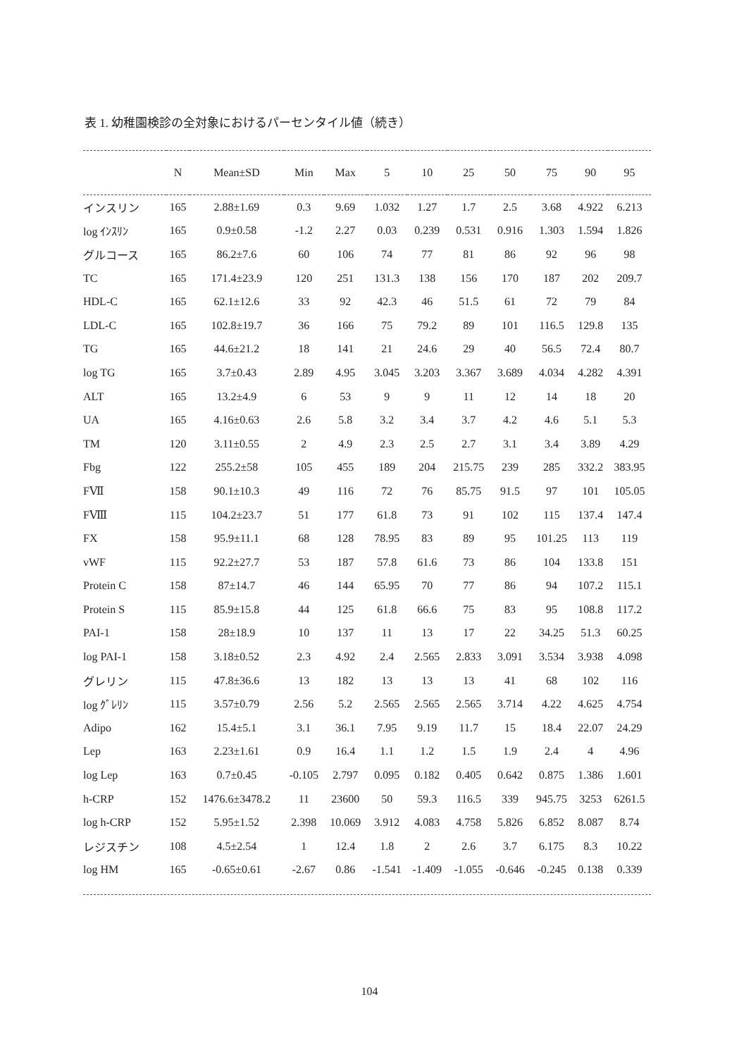表 1. 幼稚園検診の全対象におけるパーセンタイル値（続き）
| | N | Mean±SD | Min | Max | 5 | 10 | 25 | 50 | 75 | 90 | 95 |
| --- | --- | --- | --- | --- | --- | --- | --- | --- | --- | --- | --- |
| インスリン | 165 | 2.88±1.69 | 0.3 | 9.69 | 1.032 | 1.27 | 1.7 | 2.5 | 3.68 | 4.922 | 6.213 |
| log ｲﾝｽﾘﾝ | 165 | 0.9±0.58 | -1.2 | 2.27 | 0.03 | 0.239 | 0.531 | 0.916 | 1.303 | 1.594 | 1.826 |
| グルコース | 165 | 86.2±7.6 | 60 | 106 | 74 | 77 | 81 | 86 | 92 | 96 | 98 |
| TC | 165 | 171.4±23.9 | 120 | 251 | 131.3 | 138 | 156 | 170 | 187 | 202 | 209.7 |
| HDL-C | 165 | 62.1±12.6 | 33 | 92 | 42.3 | 46 | 51.5 | 61 | 72 | 79 | 84 |
| LDL-C | 165 | 102.8±19.7 | 36 | 166 | 75 | 79.2 | 89 | 101 | 116.5 | 129.8 | 135 |
| TG | 165 | 44.6±21.2 | 18 | 141 | 21 | 24.6 | 29 | 40 | 56.5 | 72.4 | 80.7 |
| log TG | 165 | 3.7±0.43 | 2.89 | 4.95 | 3.045 | 3.203 | 3.367 | 3.689 | 4.034 | 4.282 | 4.391 |
| ALT | 165 | 13.2±4.9 | 6 | 53 | 9 | 9 | 11 | 12 | 14 | 18 | 20 |
| UA | 165 | 4.16±0.63 | 2.6 | 5.8 | 3.2 | 3.4 | 3.7 | 4.2 | 4.6 | 5.1 | 5.3 |
| TM | 120 | 3.11±0.55 | 2 | 4.9 | 2.3 | 2.5 | 2.7 | 3.1 | 3.4 | 3.89 | 4.29 |
| Fbg | 122 | 255.2±58 | 105 | 455 | 189 | 204 | 215.75 | 239 | 285 | 332.2 | 383.95 |
| FⅦ | 158 | 90.1±10.3 | 49 | 116 | 72 | 76 | 85.75 | 91.5 | 97 | 101 | 105.05 |
| FⅧ | 115 | 104.2±23.7 | 51 | 177 | 61.8 | 73 | 91 | 102 | 115 | 137.4 | 147.4 |
| FX | 158 | 95.9±11.1 | 68 | 128 | 78.95 | 83 | 89 | 95 | 101.25 | 113 | 119 |
| vWF | 115 | 92.2±27.7 | 53 | 187 | 57.8 | 61.6 | 73 | 86 | 104 | 133.8 | 151 |
| Protein C | 158 | 87±14.7 | 46 | 144 | 65.95 | 70 | 77 | 86 | 94 | 107.2 | 115.1 |
| Protein S | 115 | 85.9±15.8 | 44 | 125 | 61.8 | 66.6 | 75 | 83 | 95 | 108.8 | 117.2 |
| PAI-1 | 158 | 28±18.9 | 10 | 137 | 11 | 13 | 17 | 22 | 34.25 | 51.3 | 60.25 |
| log PAI-1 | 158 | 3.18±0.52 | 2.3 | 4.92 | 2.4 | 2.565 | 2.833 | 3.091 | 3.534 | 3.938 | 4.098 |
| グレリン | 115 | 47.8±36.6 | 13 | 182 | 13 | 13 | 13 | 41 | 68 | 102 | 116 |
| log ｸﾞﾚﾘﾝ | 115 | 3.57±0.79 | 2.56 | 5.2 | 2.565 | 2.565 | 2.565 | 3.714 | 4.22 | 4.625 | 4.754 |
| Adipo | 162 | 15.4±5.1 | 3.1 | 36.1 | 7.95 | 9.19 | 11.7 | 15 | 18.4 | 22.07 | 24.29 |
| Lep | 163 | 2.23±1.61 | 0.9 | 16.4 | 1.1 | 1.2 | 1.5 | 1.9 | 2.4 | 4 | 4.96 |
| log Lep | 163 | 0.7±0.45 | -0.105 | 2.797 | 0.095 | 0.182 | 0.405 | 0.642 | 0.875 | 1.386 | 1.601 |
| h-CRP | 152 | 1476.6±3478.2 | 11 | 23600 | 50 | 59.3 | 116.5 | 339 | 945.75 | 3253 | 6261.5 |
| log h-CRP | 152 | 5.95±1.52 | 2.398 | 10.069 | 3.912 | 4.083 | 4.758 | 5.826 | 6.852 | 8.087 | 8.74 |
| レジスチン | 108 | 4.5±2.54 | 1 | 12.4 | 1.8 | 2 | 2.6 | 3.7 | 6.175 | 8.3 | 10.22 |
| log HM | 165 | -0.65±0.61 | -2.67 | 0.86 | -1.541 | -1.409 | -1.055 | -0.646 | -0.245 | 0.138 | 0.339 |
104